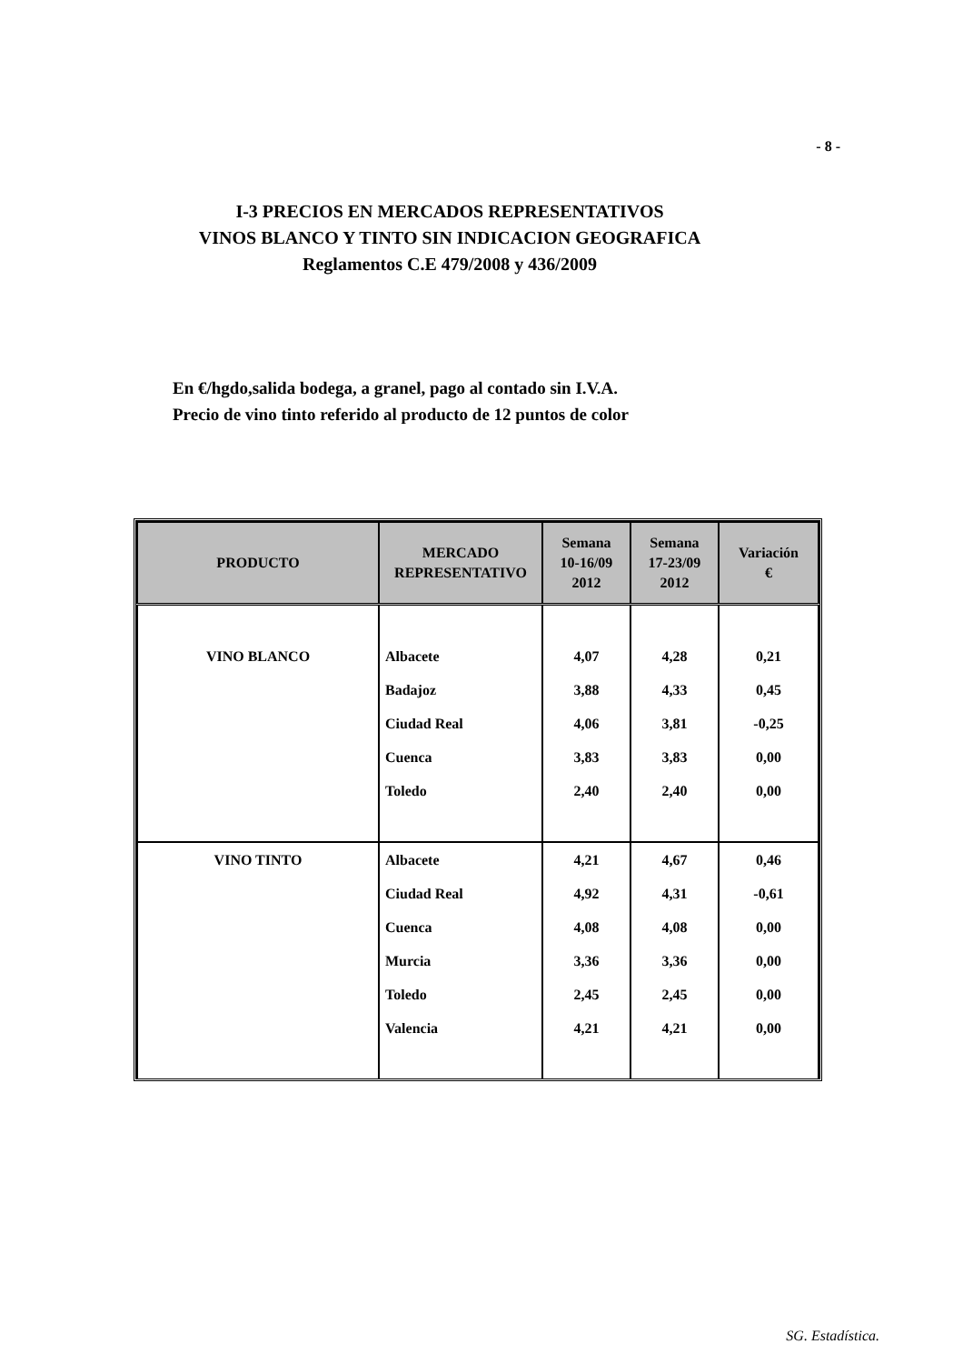- 8 -
I-3 PRECIOS EN MERCADOS REPRESENTATIVOS
VINOS BLANCO Y TINTO SIN INDICACION GEOGRAFICA
Reglamentos C.E 479/2008 y 436/2009
En €/hgdo,salida bodega, a granel, pago al contado sin I.V.A.
Precio de vino tinto referido al producto de 12 puntos de color
| PRODUCTO | MERCADO REPRESENTATIVO | Semana 10-16/09 2012 | Semana 17-23/09 2012 | Variación € |
| --- | --- | --- | --- | --- |
| VINO BLANCO | Albacete | 4,07 | 4,28 | 0,21 |
| | Badajoz | 3,88 | 4,33 | 0,45 |
| | Ciudad Real | 4,06 | 3,81 | -0,25 |
| | Cuenca | 3,83 | 3,83 | 0,00 |
| | Toledo | 2,40 | 2,40 | 0,00 |
| VINO TINTO | Albacete | 4,21 | 4,67 | 0,46 |
| | Ciudad Real | 4,92 | 4,31 | -0,61 |
| | Cuenca | 4,08 | 4,08 | 0,00 |
| | Murcia | 3,36 | 3,36 | 0,00 |
| | Toledo | 2,45 | 2,45 | 0,00 |
| | Valencia | 4,21 | 4,21 | 0,00 |
SG. Estadística.